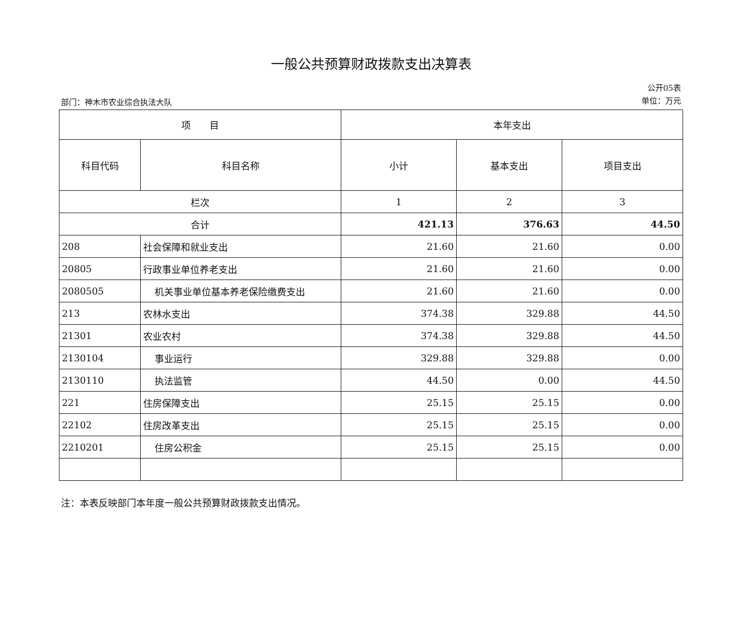一般公共预算财政拨款支出决算表
部门：神木市农业综合执法大队
公开05表
单位：万元
| 项 目 | | 本年支出 | | |
| --- | --- | --- | --- | --- |
| 科目代码 | 科目名称 | 小计 | 基本支出 | 项目支出 |
| 栏次 | | 1 | 2 | 3 |
| 合计 | | 421.13 | 376.63 | 44.50 |
| 208 | 社会保障和就业支出 | 21.60 | 21.60 | 0.00 |
| 20805 | 行政事业单位养老支出 | 21.60 | 21.60 | 0.00 |
| 2080505 | 机关事业单位基本养老保险缴费支出 | 21.60 | 21.60 | 0.00 |
| 213 | 农林水支出 | 374.38 | 329.88 | 44.50 |
| 21301 | 农业农村 | 374.38 | 329.88 | 44.50 |
| 2130104 | 事业运行 | 329.88 | 329.88 | 0.00 |
| 2130110 | 执法监管 | 44.50 | 0.00 | 44.50 |
| 221 | 住房保障支出 | 25.15 | 25.15 | 0.00 |
| 22102 | 住房改革支出 | 25.15 | 25.15 | 0.00 |
| 2210201 | 住房公积金 | 25.15 | 25.15 | 0.00 |
注：本表反映部门本年度一般公共预算财政拨款支出情况。